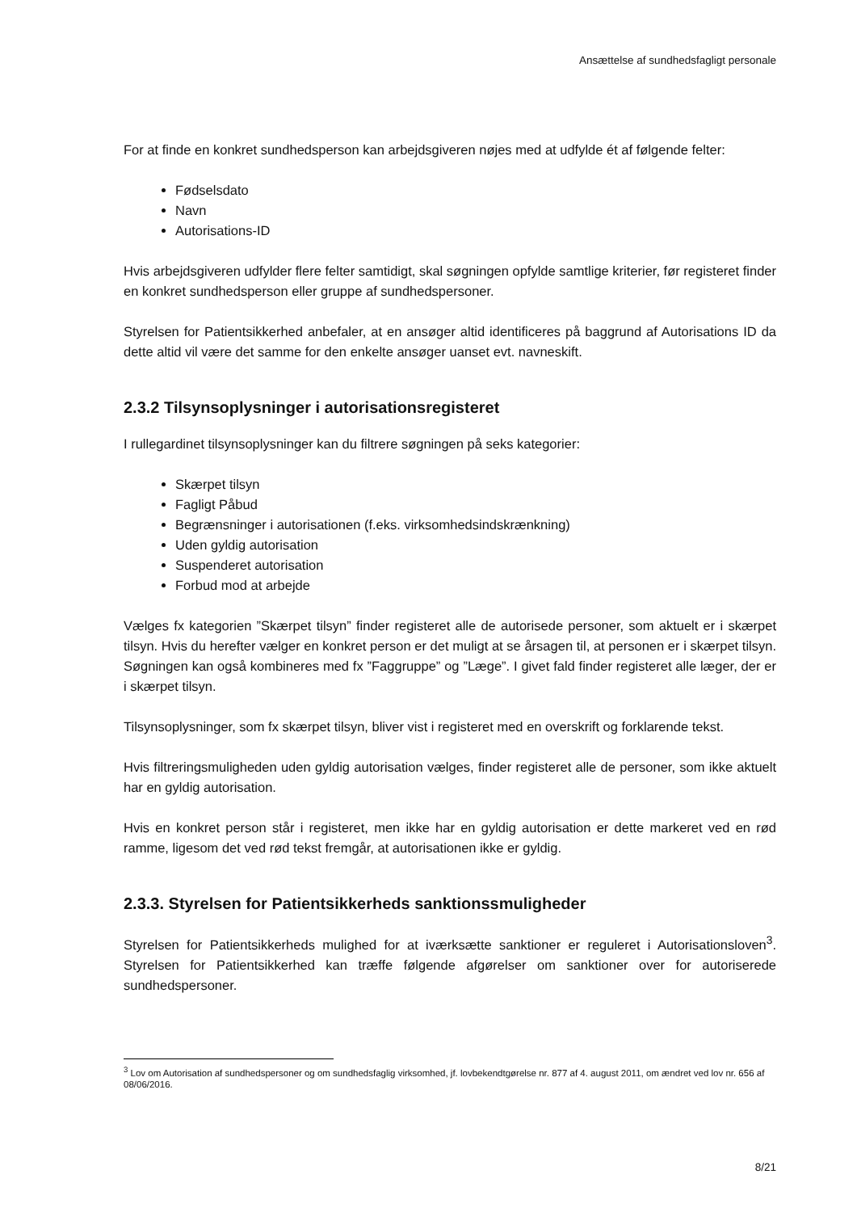Ansættelse af sundhedsfagligt personale
For at finde en konkret sundhedsperson kan arbejdsgiveren nøjes med at udfylde ét af følgende felter:
Fødselsdato
Navn
Autorisations-ID
Hvis arbejdsgiveren udfylder flere felter samtidigt, skal søgningen opfylde samtlige kriterier, før registeret finder en konkret sundhedsperson eller gruppe af sundhedspersoner.
Styrelsen for Patientsikkerhed anbefaler, at en ansøger altid identificeres på baggrund af Autorisations ID da dette altid vil være det samme for den enkelte ansøger uanset evt. navneskift.
2.3.2 Tilsynsoplysninger i autorisationsregisteret
I rullegardinet tilsynsoplysninger kan du filtrere søgningen på seks kategorier:
Skærpet tilsyn
Fagligt Påbud
Begrænsninger i autorisationen (f.eks. virksomhedsindskrænkning)
Uden gyldig autorisation
Suspenderet autorisation
Forbud mod at arbejde
Vælges fx kategorien ”Skærpet tilsyn” finder registeret alle de autorisede personer, som aktuelt er i skærpet tilsyn. Hvis du herefter vælger en konkret person er det muligt at se årsagen til, at personen er i skærpet tilsyn. Søgningen kan også kombineres med fx ”Faggruppe” og ”Læge”. I givet fald finder registeret alle læger, der er i skærpet tilsyn.
Tilsynsoplysninger, som fx skærpet tilsyn, bliver vist i registeret med en overskrift og forklarende tekst.
Hvis filtreringsmuligheden uden gyldig autorisation vælges, finder registeret alle de personer, som ikke aktuelt har en gyldig autorisation.
Hvis en konkret person står i registeret, men ikke har en gyldig autorisation er dette markeret ved en rød ramme, ligesom det ved rød tekst fremgår, at autorisationen ikke er gyldig.
2.3.3. Styrelsen for Patientsikkerheds sanktionssmuligheder
Styrelsen for Patientsikkerheds mulighed for at iværksætte sanktioner er reguleret i Autorisationsloven<sup>3</sup>. Styrelsen for Patientsikkerhed kan træffe følgende afgørelser om sanktioner over for autoriserede sundhedspersoner.
<sup>3</sup> Lov om Autorisation af sundhedspersoner og om sundhedsfaglig virksomhed, jf. lovbekendtgørelse nr. 877 af 4. august 2011, om ændret ved lov nr. 656 af 08/06/2016.
8/21